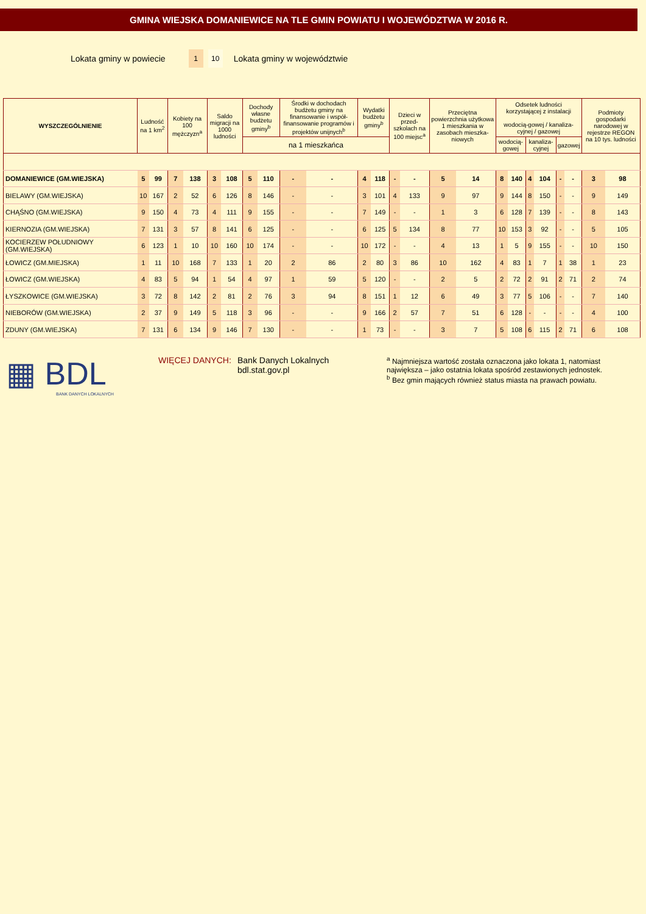GMINA WIEJSKA DOMANIEWICE NA TLE GMIN POWIATU I WOJEWÓDZTWA W 2016 R.
Lokata gminy w powiecie 1 10 Lokata gminy w województwie
| WYSZCZEGÓLNIENIE | Ludność na 1 km<sup>2</sup> | | Kobiety na 100 mężczyzn<sup>a</sup> | | Saldo migracji na 1000 ludności | | Dochody własne budżetu gminy<sup>b</sup> | | Środki w dochodach budżetu gminy na finansowanie i współ-finansowanie programów i projektów unijnych<sup>b</sup> | | Wydatki budżetu gminy<sup>b</sup> | | Dzieci w przed-szkolach na 100 miejsc<sup>a</sup> | | Przeciętna powierzchnia użytkowa 1 mieszkania w zasobach mieszka-niowych | | Odsetek ludności korzystającej z instalacji wodocią-gowej / kanaliza-cyjnej / gazowej | | | | | | Podmioty gospodarki narodowej w rejestrze REGON na 10 tys. ludności | |
| --- | --- | --- | --- | --- | --- | --- | --- | --- | --- | --- | --- | --- | --- | --- | --- | --- | --- | --- | --- | --- | --- | --- | --- | --- |
| | | | | | | | na 1 mieszkańca | | | | | | | | | | wodocią-gowej | | kanaliza-cyjnej | | gazowej | | | |
| DOMANIEWICE (GM.WIEJSKA) | 5 | 99 | 7 | 138 | 3 | 108 | 5 | 110 | - | - | 4 | 118 | - | - | 5 | 14 | 8 | 140 | 4 | 104 | - | - | 3 | 98 |
| BIELAWY (GM.WIEJSKA) | 10 | 167 | 2 | 52 | 6 | 126 | 8 | 146 | - | - | 3 | 101 | 4 | 133 | 9 | 97 | 9 | 144 | 8 | 150 | - | - | 9 | 149 |
| CHĄŚNO (GM.WIEJSKA) | 9 | 150 | 4 | 73 | 4 | 111 | 9 | 155 | - | - | 7 | 149 | - | - | 1 | 3 | 6 | 128 | 7 | 139 | - | - | 8 | 143 |
| KIERNOZIA (GM.WIEJSKA) | 7 | 131 | 3 | 57 | 8 | 141 | 6 | 125 | - | - | 6 | 125 | 5 | 134 | 8 | 77 | 10 | 153 | 3 | 92 | - | - | 5 | 105 |
| KOCIERZEW POŁUDNIOWY (GM.WIEJSKA) | 6 | 123 | 1 | 10 | 10 | 160 | 10 | 174 | - | - | 10 | 172 | - | - | 4 | 13 | 1 | 5 | 9 | 155 | - | - | 10 | 150 |
| ŁOWICZ (GM.MIEJSKA) | 1 | 11 | 10 | 168 | 7 | 133 | 1 | 20 | 2 | 86 | 2 | 80 | 3 | 86 | 10 | 162 | 4 | 83 | 1 | 7 | 1 | 38 | 1 | 23 |
| ŁOWICZ (GM.WIEJSKA) | 4 | 83 | 5 | 94 | 1 | 54 | 4 | 97 | 1 | 59 | 5 | 120 | - | - | 2 | 5 | 2 | 72 | 2 | 91 | 2 | 71 | 2 | 74 |
| ŁYSZKOWICE (GM.WIEJSKA) | 3 | 72 | 8 | 142 | 2 | 81 | 2 | 76 | 3 | 94 | 8 | 151 | 1 | 12 | 6 | 49 | 3 | 77 | 5 | 106 | - | - | 7 | 140 |
| NIEBORÓW (GM.WIEJSKA) | 2 | 37 | 9 | 149 | 5 | 118 | 3 | 96 | - | - | 9 | 166 | 2 | 57 | 7 | 51 | 6 | 128 | - | - | - | - | 4 | 100 |
| ZDUNY (GM.WIEJSKA) | 7 | 131 | 6 | 134 | 9 | 146 | 7 | 130 | - | - | 1 | 73 | - | - | 3 | 7 | 5 | 108 | 6 | 115 | 2 | 71 | 6 | 108 |
▦ BDL
BANK DANYCH LOKALNYCH
WIĘCEJ DANYCH: Bank Danych Lokalnych
bdl.stat.gov.pl
<sup>a</sup> Najmniejsza wartość została oznaczona jako lokata 1, natomiast największa – jako ostatnia lokata spośród zestawionych jednostek.
<sup>b</sup> Bez gmin mających również status miasta na prawach powiatu.